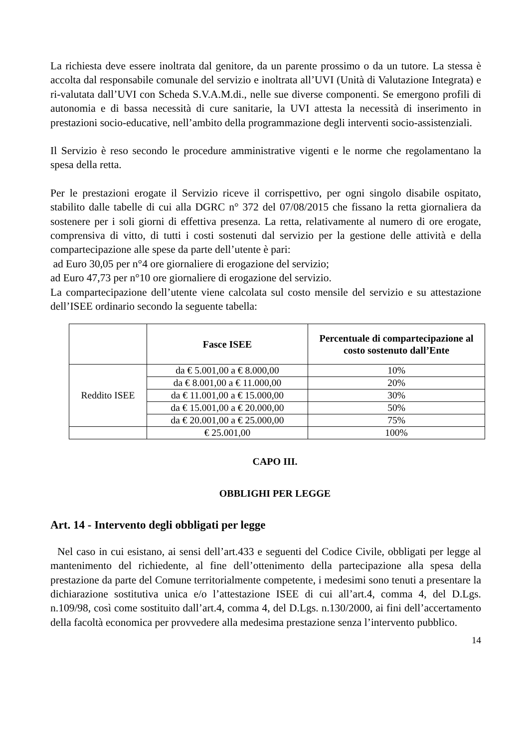La richiesta deve essere inoltrata dal genitore, da un parente prossimo o da un tutore. La stessa è accolta dal responsabile comunale del servizio e inoltrata all’UVI (Unità di Valutazione Integrata) e ri-valutata dall’UVI con Scheda S.V.A.M.di., nelle sue diverse componenti. Se emergono profili di autonomia e di bassa necessità di cure sanitarie, la UVI attesta la necessità di inserimento in prestazioni socio-educative, nell’ambito della programmazione degli interventi socio-assistenziali.
Il Servizio è reso secondo le procedure amministrative vigenti e le norme che regolamentano la spesa della retta.
Per le prestazioni erogate il Servizio riceve il corrispettivo, per ogni singolo disabile ospitato, stabilito dalle tabelle di cui alla DGRC n° 372 del 07/08/2015 che fissano la retta giornaliera da sostenere per i soli giorni di effettiva presenza. La retta, relativamente al numero di ore erogate, comprensiva di vitto, di tutti i costi sostenuti dal servizio per la gestione delle attività e della compartecipazione alle spese da parte dell’utente è pari:
ad Euro 30,05 per n°4 ore giornaliere di erogazione del servizio;
ad Euro 47,73 per n°10 ore giornaliere di erogazione del servizio.
La compartecipazione dell’utente viene calcolata sul costo mensile del servizio e su attestazione dell’ISEE ordinario secondo la seguente tabella:
| | Fasce ISEE | Percentuale di compartecipazione al costo sostenuto dall’Ente |
| --- | --- | --- |
| Reddito ISEE | da € 5.001,00 a € 8.000,00 | 10% |
| | da € 8.001,00 a € 11.000,00 | 20% |
| | da € 11.001,00 a € 15.000,00 | 30% |
| | da € 15.001,00 a € 20.000,00 | 50% |
| | da € 20.001,00 a € 25.000,00 | 75% |
| | € 25.001,00 | 100% |
CAPO III.
OBBLIGHI PER LEGGE
Art. 14 - Intervento degli obbligati per legge
Nel caso in cui esistano, ai sensi dell’art.433 e seguenti del Codice Civile, obbligati per legge al mantenimento del richiedente, al fine dell’ottenimento della partecipazione alla spesa della prestazione da parte del Comune territorialmente competente, i medesimi sono tenuti a presentare la dichiarazione sostitutiva unica e/o l’attestazione ISEE di cui all’art.4, comma 4, del D.Lgs. n.109/98, così come sostituito dall’art.4, comma 4, del D.Lgs. n.130/2000, ai fini dell’accertamento della facoltà economica per provvedere alla medesima prestazione senza l’intervento pubblico.
14